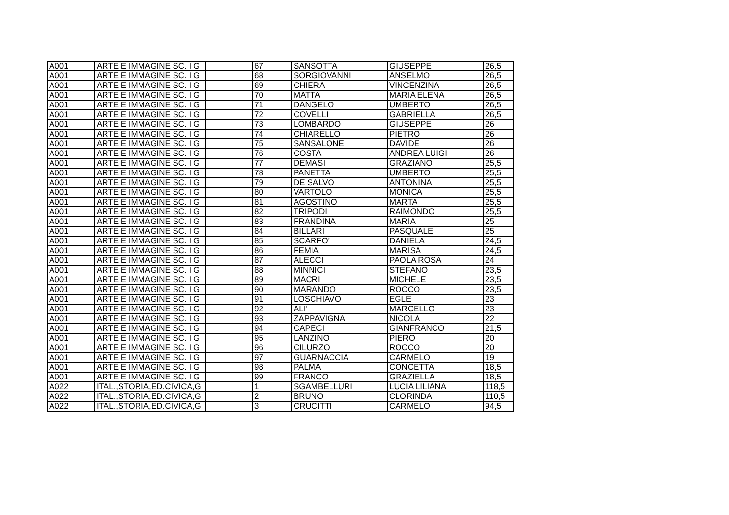| A001 | ARTE E IMMAGINE SC. I G | | 67 | SANSOTTA | GIUSEPPE | 26,5 |
| A001 | ARTE E IMMAGINE SC. I G | | 68 | SORGIOVANNI | ANSELMO | 26,5 |
| A001 | ARTE E IMMAGINE SC. I G | | 69 | CHIERA | VINCENZINA | 26,5 |
| A001 | ARTE E IMMAGINE SC. I G | | 70 | MATTA | MARIA ELENA | 26,5 |
| A001 | ARTE E IMMAGINE SC. I G | | 71 | DANGELO | UMBERTO | 26,5 |
| A001 | ARTE E IMMAGINE SC. I G | | 72 | COVELLI | GABRIELLA | 26,5 |
| A001 | ARTE E IMMAGINE SC. I G | | 73 | LOMBARDO | GIUSEPPE | 26 |
| A001 | ARTE E IMMAGINE SC. I G | | 74 | CHIARELLO | PIETRO | 26 |
| A001 | ARTE E IMMAGINE SC. I G | | 75 | SANSALONE | DAVIDE | 26 |
| A001 | ARTE E IMMAGINE SC. I G | | 76 | COSTA | ANDREA LUIGI | 26 |
| A001 | ARTE E IMMAGINE SC. I G | | 77 | DEMASI | GRAZIANO | 25,5 |
| A001 | ARTE E IMMAGINE SC. I G | | 78 | PANETTA | UMBERTO | 25,5 |
| A001 | ARTE E IMMAGINE SC. I G | | 79 | DE SALVO | ANTONINA | 25,5 |
| A001 | ARTE E IMMAGINE SC. I G | | 80 | VARTOLO | MONICA | 25,5 |
| A001 | ARTE E IMMAGINE SC. I G | | 81 | AGOSTINO | MARTA | 25,5 |
| A001 | ARTE E IMMAGINE SC. I G | | 82 | TRIPODI | RAIMONDO | 25,5 |
| A001 | ARTE E IMMAGINE SC. I G | | 83 | FRANDINA | MARIA | 25 |
| A001 | ARTE E IMMAGINE SC. I G | | 84 | BILLARI | PASQUALE | 25 |
| A001 | ARTE E IMMAGINE SC. I G | | 85 | SCARFO' | DANIELA | 24,5 |
| A001 | ARTE E IMMAGINE SC. I G | | 86 | FEMIA | MARISA | 24,5 |
| A001 | ARTE E IMMAGINE SC. I G | | 87 | ALECCI | PAOLA ROSA | 24 |
| A001 | ARTE E IMMAGINE SC. I G | | 88 | MINNICI | STEFANO | 23,5 |
| A001 | ARTE E IMMAGINE SC. I G | | 89 | MACRI | MICHELE | 23,5 |
| A001 | ARTE E IMMAGINE SC. I G | | 90 | MARANDO | ROCCO | 23,5 |
| A001 | ARTE E IMMAGINE SC. I G | | 91 | LOSCHIAVO | EGLE | 23 |
| A001 | ARTE E IMMAGINE SC. I G | | 92 | ALI' | MARCELLO | 23 |
| A001 | ARTE E IMMAGINE SC. I G | | 93 | ZAPPAVIGNA | NICOLA | 22 |
| A001 | ARTE E IMMAGINE SC. I G | | 94 | CAPECI | GIANFRANCO | 21,5 |
| A001 | ARTE E IMMAGINE SC. I G | | 95 | LANZINO | PIERO | 20 |
| A001 | ARTE E IMMAGINE SC. I G | | 96 | CILURZO | ROCCO | 20 |
| A001 | ARTE E IMMAGINE SC. I G | | 97 | GUARNACCIA | CARMELO | 19 |
| A001 | ARTE E IMMAGINE SC. I G | | 98 | PALMA | CONCETTA | 18,5 |
| A001 | ARTE E IMMAGINE SC. I G | | 99 | FRANCO | GRAZIELLA | 18,5 |
| A022 | ITAL.,STORIA,ED.CIVICA,G | | 1 | SGAMBELLURI | LUCIA LILIANA | 118,5 |
| A022 | ITAL.,STORIA,ED.CIVICA,G | | 2 | BRUNO | CLORINDA | 110,5 |
| A022 | ITAL.,STORIA,ED.CIVICA,G | | 3 | CRUCITTI | CARMELO | 94,5 |